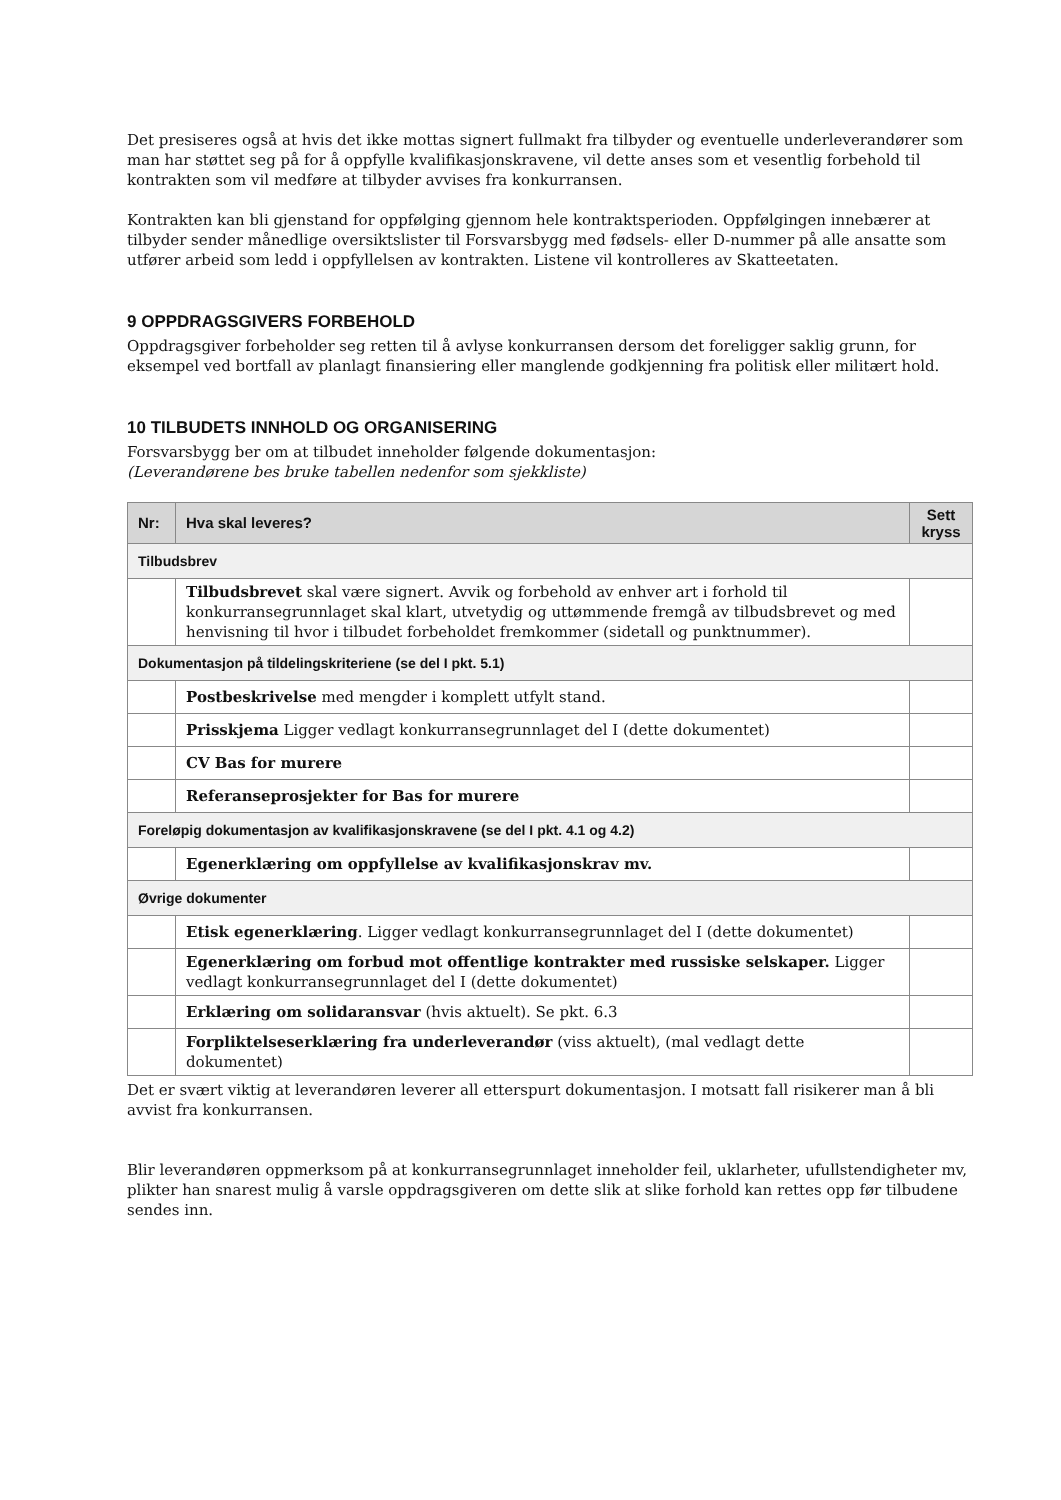Det presiseres også at hvis det ikke mottas signert fullmakt fra tilbyder og eventuelle underleverandører som man har støttet seg på for å oppfylle kvalifikasjonskravene, vil dette anses som et vesentlig forbehold til kontrakten som vil medføre at tilbyder avvises fra konkurransen.
Kontrakten kan bli gjenstand for oppfølging gjennom hele kontraktsperioden. Oppfølgingen innebærer at tilbyder sender månedlige oversiktslister til Forsvarsbygg med fødsels- eller D-nummer på alle ansatte som utfører arbeid som ledd i oppfyllelsen av kontrakten. Listene vil kontrolleres av Skatteetaten.
9 OPPDRAGSGIVERS FORBEHOLD
Oppdragsgiver forbeholder seg retten til å avlyse konkurransen dersom det foreligger saklig grunn, for eksempel ved bortfall av planlagt finansiering eller manglende godkjenning fra politisk eller militært hold.
10 TILBUDETS INNHOLD OG ORGANISERING
Forsvarsbygg ber om at tilbudet inneholder følgende dokumentasjon:
(Leverandørene bes bruke tabellen nedenfor som sjekkliste)
| Nr: | Hva skal leveres? | Sett kryss |
| --- | --- | --- |
| Tilbudsbrev | | |
| | Tilbudsbrevet skal være signert. Avvik og forbehold av enhver art i forhold til konkurransegrunnlaget skal klart, utvetydig og uttømmende fremgå av tilbudsbrevet og med henvisning til hvor i tilbudet forbeholdet fremkommer (sidetall og punktnummer). | |
| Dokumentasjon på tildelingskriteriene (se del I pkt. 5.1) | | |
| | Postbeskrivelse med mengder i komplett utfylt stand. | |
| | Prisskjema Ligger vedlagt konkurransegrunnlaget del I (dette dokumentet) | |
| | CV Bas for murere | |
| | Referanseprosjekter for Bas for murere | |
| Foreløpig dokumentasjon av kvalifikasjonskravene (se del I pkt. 4.1 og 4.2) | | |
| | Egenerklæring om oppfyllelse av kvalifikasjonskrav mv. | |
| Øvrige dokumenter | | |
| | Etisk egenerklæring . Ligger vedlagt konkurransegrunnlaget del I (dette dokumentet) | |
| | Egenerklæring om forbud mot offentlige kontrakter med russiske selskaper. Ligger vedlagt konkurransegrunnlaget del I (dette dokumentet) | |
| | Erklæring om solidaransvar (hvis aktuelt). Se pkt. 6.3 | |
| | Forpliktelseserklæring fra underleverandør (viss aktuelt), (mal vedlagt dette dokumentet) | |
Det er svært viktig at leverandøren leverer all etterspurt dokumentasjon. I motsatt fall risikerer man å bli avvist fra konkurransen.
Blir leverandøren oppmerksom på at konkurransegrunnlaget inneholder feil, uklarheter, ufullstendigheter mv, plikter han snarest mulig å varsle oppdragsgiveren om dette slik at slike forhold kan rettes opp før tilbudene sendes inn.